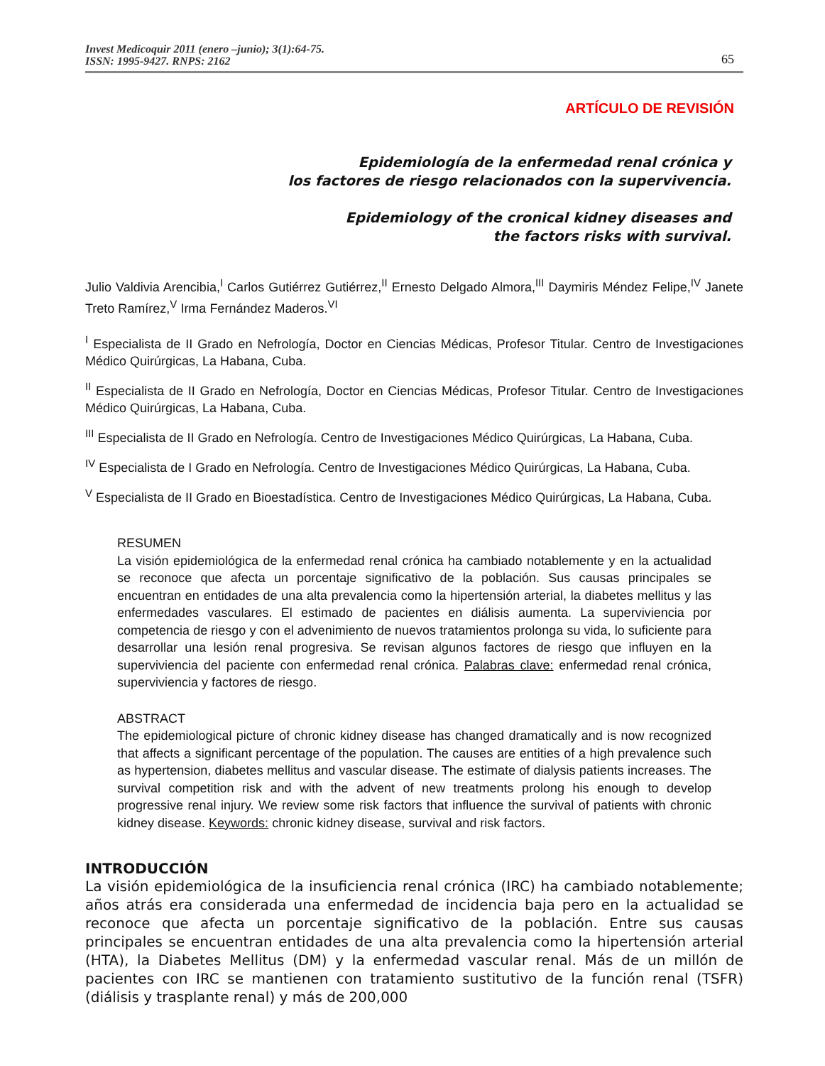Invest Medicoquir 2011 (enero –junio); 3(1):64-75.
ISSN: 1995-9427. RNPS: 2162
65
ARTÍCULO DE REVISIÓN
Epidemiología de la enfermedad renal crónica y
los factores de riesgo relacionados con la supervivencia.
Epidemiology of the cronical kidney diseases and
the factors risks with survival.
Julio Valdivia Arencibia,<sup>I</sup> Carlos Gutiérrez Gutiérrez,<sup>II</sup> Ernesto Delgado Almora,<sup>III</sup> Daymiris Méndez Felipe,<sup>IV</sup> Janete Treto Ramírez,<sup>V</sup> Irma Fernández Maderos.<sup>VI</sup>
<sup>I</sup> Especialista de II Grado en Nefrología, Doctor en Ciencias Médicas, Profesor Titular. Centro de Investigaciones Médico Quirúrgicas, La Habana, Cuba.
<sup>II</sup> Especialista de II Grado en Nefrología, Doctor en Ciencias Médicas, Profesor Titular. Centro de Investigaciones Médico Quirúrgicas, La Habana, Cuba.
<sup>III</sup> Especialista de II Grado en Nefrología. Centro de Investigaciones Médico Quirúrgicas, La Habana, Cuba.
<sup>IV</sup> Especialista de I Grado en Nefrología. Centro de Investigaciones Médico Quirúrgicas, La Habana, Cuba.
<sup>V</sup> Especialista de II Grado en Bioestadística. Centro de Investigaciones Médico Quirúrgicas, La Habana, Cuba.
RESUMEN
La visión epidemiológica de la enfermedad renal crónica ha cambiado notablemente y en la actualidad se reconoce que afecta un porcentaje significativo de la población. Sus causas principales se encuentran en entidades de una alta prevalencia como la hipertensión arterial, la diabetes mellitus y las enfermedades vasculares. El estimado de pacientes en diálisis aumenta. La superviviencia por competencia de riesgo y con el advenimiento de nuevos tratamientos prolonga su vida, lo suficiente para desarrollar una lesión renal progresiva. Se revisan algunos factores de riesgo que influyen en la superviviencia del paciente con enfermedad renal crónica. Palabras clave: enfermedad renal crónica, superviviencia y factores de riesgo.
ABSTRACT
The epidemiological picture of chronic kidney disease has changed dramatically and is now recognized that affects a significant percentage of the population. The causes are entities of a high prevalence such as hypertension, diabetes mellitus and vascular disease. The estimate of dialysis patients increases. The survival competition risk and with the advent of new treatments prolong his enough to develop progressive renal injury. We review some risk factors that influence the survival of patients with chronic kidney disease. Keywords: chronic kidney disease, survival and risk factors.
INTRODUCCIÓN
La visión epidemiológica de la insuficiencia renal crónica (IRC) ha cambiado notablemente; años atrás era considerada una enfermedad de incidencia baja pero en la actualidad se reconoce que afecta un porcentaje significativo de la población. Entre sus causas principales se encuentran entidades de una alta prevalencia como la hipertensión arterial (HTA), la Diabetes Mellitus (DM) y la enfermedad vascular renal. Más de un millón de pacientes con IRC se mantienen con tratamiento sustitutivo de la función renal (TSFR) (diálisis y trasplante renal) y más de 200,000